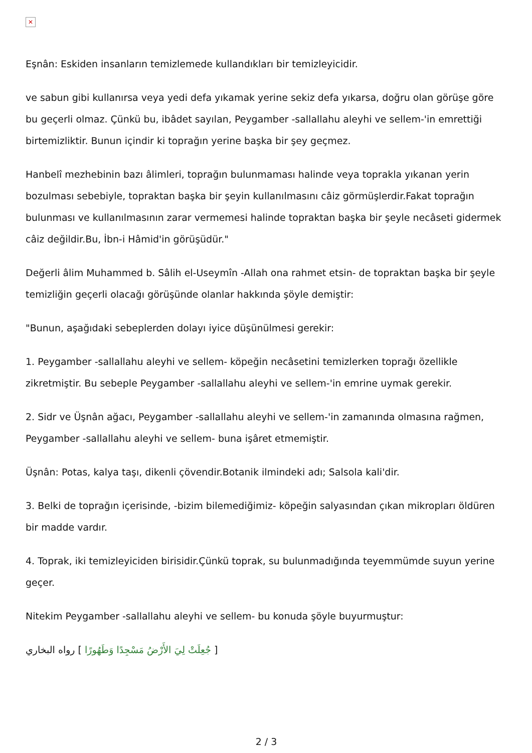✕
Eşnân: Eskiden insanların temizlemede kullandıkları bir temizleyicidir.
ve sabun gibi kullanırsa veya yedi defa yıkamak yerine sekiz defa yıkarsa, doğru olan görüşe göre bu geçerli olmaz. Çünkü bu, ibâdet sayılan, Peygamber -sallallahu aleyhi ve sellem-'in emrettiği birtemizliktir. Bunun içindir ki toprağın yerine başka bir şey geçmez.
Hanbelî mezhebinin bazı âlimleri, toprağın bulunmaması halinde veya toprakla yıkanan yerin bozulması sebebiyle, topraktan başka bir şeyin kullanılmasını câiz görmüşlerdir.Fakat toprağın bulunması ve kullanılmasının zarar vermemesi halinde topraktan başka bir şeyle necâseti gidermek câiz değildir.Bu, İbn-i Hâmid'in görüşüdür."
Değerli âlim Muhammed b. Sâlih el-Useymîn -Allah ona rahmet etsin- de topraktan başka bir şeyle temizliğin geçerli olacağı görüşünde olanlar hakkında şöyle demiştir:
"Bunun, aşağıdaki sebeplerden dolayı iyice düşünülmesi gerekir:
1. Peygamber -sallallahu aleyhi ve sellem- köpeğin necâsetini temizlerken toprağı özellikle zikretmiştir. Bu sebeple Peygamber -sallallahu aleyhi ve sellem-'in emrine uymak gerekir.
2. Sidr ve Üşnân ağacı, Peygamber -sallallahu aleyhi ve sellem-'in zamanında olmasına rağmen, Peygamber -sallallahu aleyhi ve sellem- buna işâret etmemiştir.
Üşnân: Potas, kalya taşı, dikenli çövendir.Botanik ilmindeki adı; Salsola kali'dir.
3. Belki de toprağın içerisinde, -bizim bilemediğimiz- köpeğin salyasından çıkan mikropları öldüren bir madde vardır.
4. Toprak, iki temizleyiciden birisidir.Çünkü toprak, su bulunmadığında teyemmümde suyun yerine geçer.
Nitekim Peygamber -sallallahu aleyhi ve sellem- bu konuda şöyle buyurmuştur:
[ جُعِلَتْ لِيَ الأَرْضُ مَسْجِدًا وَطَهُورًا ] رواه البخاري
2 / 3